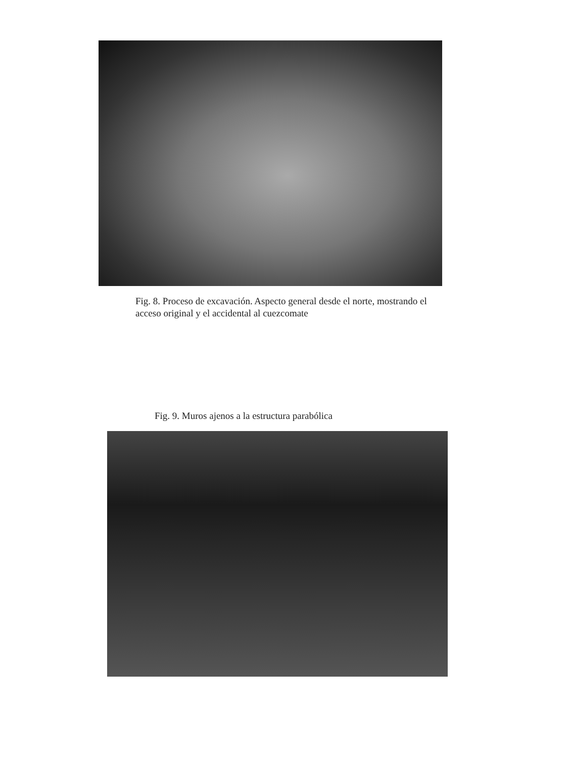Fig. 8. Proceso de excavación. Aspecto general desde el norte, mostrando el acceso original y el accidental al cuezcomate
Fig. 9. Muros ajenos a la estructura parabólica